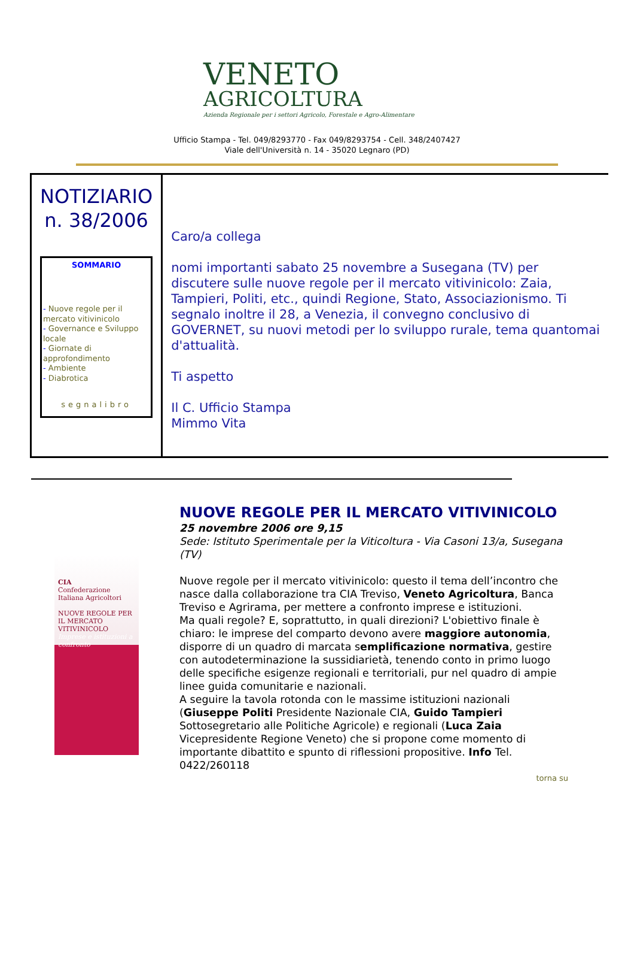VENETO
AGRICOLTURA
Azienda Regionale per i settori Agricolo, Forestale e Agro-Alimentare
Ufficio Stampa - Tel. 049/8293770 - Fax 049/8293754 - Cell. 348/2407427
Viale dell'Università n. 14 - 35020 Legnaro (PD)
NOTIZIARIO
n. 38/2006
SOMMARIO
- Nuove regole per il mercato vitivinicolo
- Governance e Sviluppo locale
- Giornate di approfondimento
- Ambiente
- Diabrotica
segnalibro
Caro/a collega
nomi importanti sabato 25 novembre a Susegana (TV) per discutere sulle nuove regole per il mercato vitivinicolo: Zaia, Tampieri, Politi, etc., quindi Regione, Stato, Associazionismo. Ti segnalo inoltre il 28, a Venezia, il convegno conclusivo di GOVERNET, su nuovi metodi per lo sviluppo rurale, tema quantomai d'attualità.
Ti aspetto
Il C. Ufficio Stampa
Mimmo Vita
CIA
Confederazione Italiana Agricoltori
NUOVE REGOLE PER IL MERCATO VITIVINICOLO
Imprese e istituzioni a confronto
NUOVE REGOLE PER IL MERCATO VITIVINICOLO
25 novembre 2006 ore 9,15
Sede: Istituto Sperimentale per la Viticoltura - Via Casoni 13/a, Susegana (TV)
Nuove regole per il mercato vitivinicolo: questo il tema dell’incontro che nasce dalla collaborazione tra CIA Treviso, Veneto Agricoltura, Banca Treviso e Agrirama, per mettere a confronto imprese e istituzioni.
Ma quali regole? E, soprattutto, in quali direzioni? L'obiettivo finale è chiaro: le imprese del comparto devono avere maggiore autonomia, disporre di un quadro di marcata semplificazione normativa, gestire con autodeterminazione la sussidiarietà, tenendo conto in primo luogo delle specifiche esigenze regionali e territoriali, pur nel quadro di ampie linee guida comunitarie e nazionali.
A seguire la tavola rotonda con le massime istituzioni nazionali (Giuseppe Politi Presidente Nazionale CIA, Guido Tampieri Sottosegretario alle Politiche Agricole) e regionali (Luca Zaia Vicepresidente Regione Veneto) che si propone come momento di importante dibattito e spunto di riflessioni propositive. Info Tel. 0422/260118
torna su